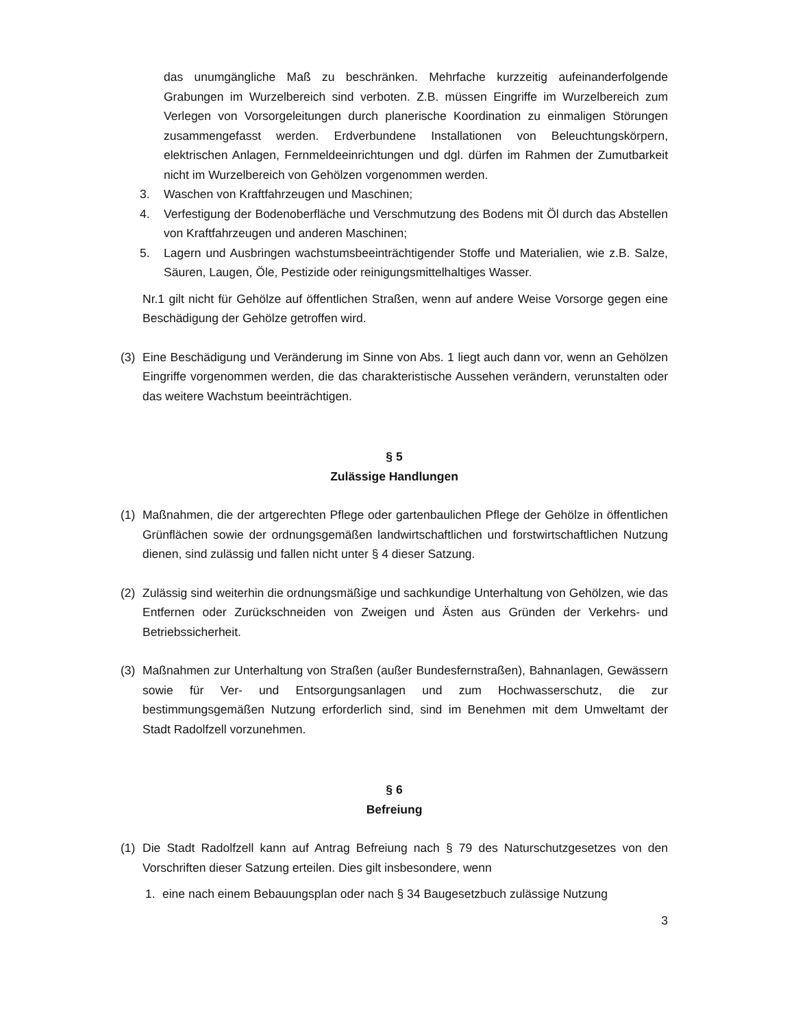das unumgängliche Maß zu beschränken. Mehrfache kurzzeitig aufeinanderfolgende Grabungen im Wurzelbereich sind verboten. Z.B. müssen Eingriffe im Wurzelbereich zum Verlegen von Vorsorgeleitungen durch planerische Koordination zu einmaligen Störungen zusammengefasst werden. Erdverbundene Installationen von Beleuchtungskörpern, elektrischen Anlagen, Fernmeldeeinrichtungen und dgl. dürfen im Rahmen der Zumutbarkeit nicht im Wurzelbereich von Gehölzen vorgenommen werden.
3. Waschen von Kraftfahrzeugen und Maschinen;
4. Verfestigung der Bodenoberfläche und Verschmutzung des Bodens mit Öl durch das Abstellen von Kraftfahrzeugen und anderen Maschinen;
5. Lagern und Ausbringen wachstumsbeeinträchtigender Stoffe und Materialien, wie z.B. Salze, Säuren, Laugen, Öle, Pestizide oder reinigungsmittelhaltiges Wasser.
Nr.1 gilt nicht für Gehölze auf öffentlichen Straßen, wenn auf andere Weise Vorsorge gegen eine Beschädigung der Gehölze getroffen wird.
(3) Eine Beschädigung und Veränderung im Sinne von Abs. 1 liegt auch dann vor, wenn an Gehölzen Eingriffe vorgenommen werden, die das charakteristische Aussehen verändern, verunstalten oder das weitere Wachstum beeinträchtigen.
§ 5
Zulässige Handlungen
(1) Maßnahmen, die der artgerechten Pflege oder gartenbaulichen Pflege der Gehölze in öffentlichen Grünflächen sowie der ordnungsgemäßen landwirtschaftlichen und forstwirtschaftlichen Nutzung dienen, sind zulässig und fallen nicht unter § 4 dieser Satzung.
(2) Zulässig sind weiterhin die ordnungsmäßige und sachkundige Unterhaltung von Gehölzen, wie das Entfernen oder Zurückschneiden von Zweigen und Ästen aus Gründen der Verkehrs- und Betriebssicherheit.
(3) Maßnahmen zur Unterhaltung von Straßen (außer Bundesfernstraßen), Bahnanlagen, Gewässern sowie für Ver- und Entsorgungsanlagen und zum Hochwasserschutz, die zur bestimmungsgemäßen Nutzung erforderlich sind, sind im Benehmen mit dem Umweltamt der Stadt Radolfzell vorzunehmen.
§ 6
Befreiung
(1) Die Stadt Radolfzell kann auf Antrag Befreiung nach § 79 des Naturschutzgesetzes von den Vorschriften dieser Satzung erteilen. Dies gilt insbesondere, wenn
1. eine nach einem Bebauungsplan oder nach § 34 Baugesetzbuch zulässige Nutzung
3